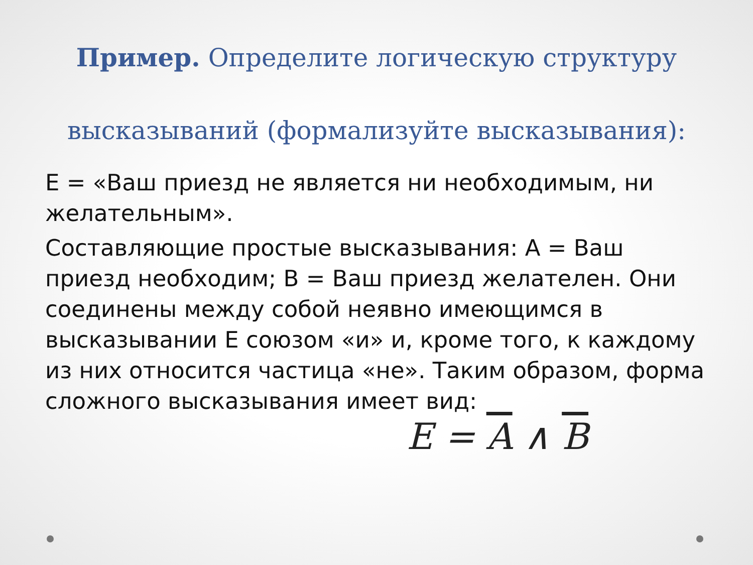Пример. Определите логическую структуру высказываний (формализуйте высказывания):
Е = «Ваш приезд не является ни необходимым, ни желательным».
Составляющие простые высказывания: А = Ваш приезд необходим; В = Ваш приезд желателен. Они соединены между собой неявно имеющимся в высказывании Е союзом «и» и, кроме того, к каждому из них относится частица «не». Таким образом, форма сложного высказывания имеет вид:
E = A ∧ B